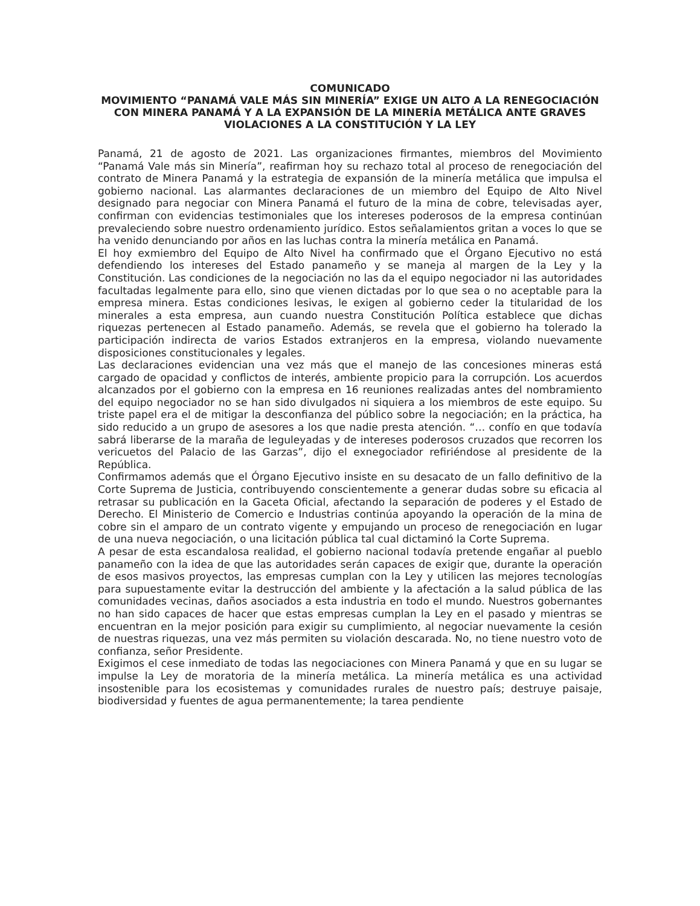COMUNICADO
MOVIMIENTO “PANAMÁ VALE MÁS SIN MINERÍA” EXIGE UN ALTO A LA RENEGOCIACIÓN CON MINERA PANAMÁ Y A LA EXPANSIÓN DE LA MINERÍA METÁLICA ANTE GRAVES VIOLACIONES A LA CONSTITUCIÓN Y LA LEY
Panamá, 21 de agosto de 2021. Las organizaciones firmantes, miembros del Movimiento “Panamá Vale más sin Minería”, reafirman hoy su rechazo total al proceso de renegociación del contrato de Minera Panamá y la estrategia de expansión de la minería metálica que impulsa el gobierno nacional. Las alarmantes declaraciones de un miembro del Equipo de Alto Nivel designado para negociar con Minera Panamá el futuro de la mina de cobre, televisadas ayer, confirman con evidencias testimoniales que los intereses poderosos de la empresa continúan prevaleciendo sobre nuestro ordenamiento jurídico. Estos señalamientos gritan a voces lo que se ha venido denunciando por años en las luchas contra la minería metálica en Panamá.
El hoy exmiembro del Equipo de Alto Nivel ha confirmado que el Órgano Ejecutivo no está defendiendo los intereses del Estado panameño y se maneja al margen de la Ley y la Constitución. Las condiciones de la negociación no las da el equipo negociador ni las autoridades facultadas legalmente para ello, sino que vienen dictadas por lo que sea o no aceptable para la empresa minera. Estas condiciones lesivas, le exigen al gobierno ceder la titularidad de los minerales a esta empresa, aun cuando nuestra Constitución Política establece que dichas riquezas pertenecen al Estado panameño. Además, se revela que el gobierno ha tolerado la participación indirecta de varios Estados extranjeros en la empresa, violando nuevamente disposiciones constitucionales y legales.
Las declaraciones evidencian una vez más que el manejo de las concesiones mineras está cargado de opacidad y conflictos de interés, ambiente propicio para la corrupción. Los acuerdos alcanzados por el gobierno con la empresa en 16 reuniones realizadas antes del nombramiento del equipo negociador no se han sido divulgados ni siquiera a los miembros de este equipo. Su triste papel era el de mitigar la desconfianza del público sobre la negociación; en la práctica, ha sido reducido a un grupo de asesores a los que nadie presta atención. “… confío en que todavía sabrá liberarse de la maraña de leguleyadas y de intereses poderosos cruzados que recorren los vericuetos del Palacio de las Garzas”, dijo el exnegociador refiriéndose al presidente de la República.
Confirmamos además que el Órgano Ejecutivo insiste en su desacato de un fallo definitivo de la Corte Suprema de Justicia, contribuyendo conscientemente a generar dudas sobre su eficacia al retrasar su publicación en la Gaceta Oficial, afectando la separación de poderes y el Estado de Derecho. El Ministerio de Comercio e Industrias continúa apoyando la operación de la mina de cobre sin el amparo de un contrato vigente y empujando un proceso de renegociación en lugar de una nueva negociación, o una licitación pública tal cual dictaminó la Corte Suprema.
A pesar de esta escandalosa realidad, el gobierno nacional todavía pretende engañar al pueblo panameño con la idea de que las autoridades serán capaces de exigir que, durante la operación de esos masivos proyectos, las empresas cumplan con la Ley y utilicen las mejores tecnologías para supuestamente evitar la destrucción del ambiente y la afectación a la salud pública de las comunidades vecinas, daños asociados a esta industria en todo el mundo. Nuestros gobernantes no han sido capaces de hacer que estas empresas cumplan la Ley en el pasado y mientras se encuentran en la mejor posición para exigir su cumplimiento, al negociar nuevamente la cesión de nuestras riquezas, una vez más permiten su violación descarada. No, no tiene nuestro voto de confianza, señor Presidente.
Exigimos el cese inmediato de todas las negociaciones con Minera Panamá y que en su lugar se impulse la Ley de moratoria de la minería metálica. La minería metálica es una actividad insostenible para los ecosistemas y comunidades rurales de nuestro país; destruye paisaje, biodiversidad y fuentes de agua permanentemente; la tarea pendiente